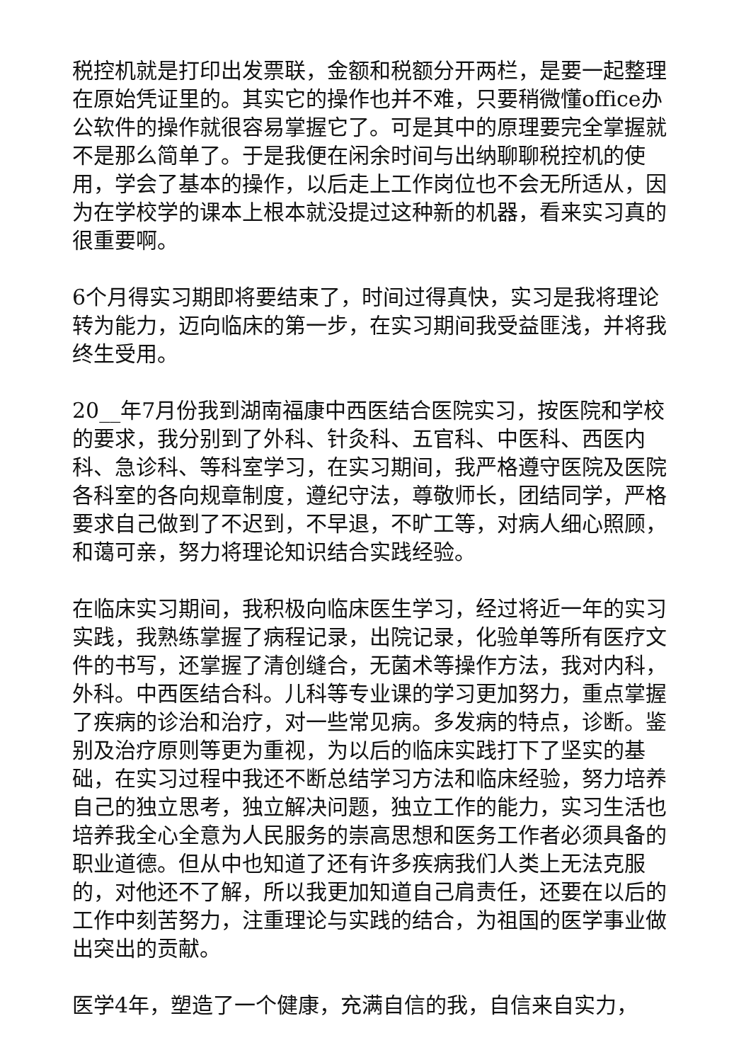税控机就是打印出发票联，金额和税额分开两栏，是要一起整理在原始凭证里的。其实它的操作也并不难，只要稍微懂office办公软件的操作就很容易掌握它了。可是其中的原理要完全掌握就不是那么简单了。于是我便在闲余时间与出纳聊聊税控机的使用，学会了基本的操作，以后走上工作岗位也不会无所适从，因为在学校学的课本上根本就没提过这种新的机器，看来实习真的很重要啊。
6个月得实习期即将要结束了，时间过得真快，实习是我将理论转为能力，迈向临床的第一步，在实习期间我受益匪浅，并将我终生受用。
20__年7月份我到湖南福康中西医结合医院实习，按医院和学校的要求，我分别到了外科、针灸科、五官科、中医科、西医内科、急诊科、等科室学习，在实习期间，我严格遵守医院及医院各科室的各向规章制度，遵纪守法，尊敬师长，团结同学，严格要求自己做到了不迟到，不早退，不旷工等，对病人细心照顾，和蔼可亲，努力将理论知识结合实践经验。
在临床实习期间，我积极向临床医生学习，经过将近一年的实习实践，我熟练掌握了病程记录，出院记录，化验单等所有医疗文件的书写，还掌握了清创缝合，无菌术等操作方法，我对内科，外科。中西医结合科。儿科等专业课的学习更加努力，重点掌握了疾病的诊治和治疗，对一些常见病。多发病的特点，诊断。鉴别及治疗原则等更为重视，为以后的临床实践打下了坚实的基础，在实习过程中我还不断总结学习方法和临床经验，努力培养自己的独立思考，独立解决问题，独立工作的能力，实习生活也培养我全心全意为人民服务的崇高思想和医务工作者必须具备的职业道德。但从中也知道了还有许多疾病我们人类上无法克服的，对他还不了解，所以我更加知道自己肩责任，还要在以后的工作中刻苦努力，注重理论与实践的结合，为祖国的医学事业做出突出的贡献。
医学4年，塑造了一个健康，充满自信的我，自信来自实力，